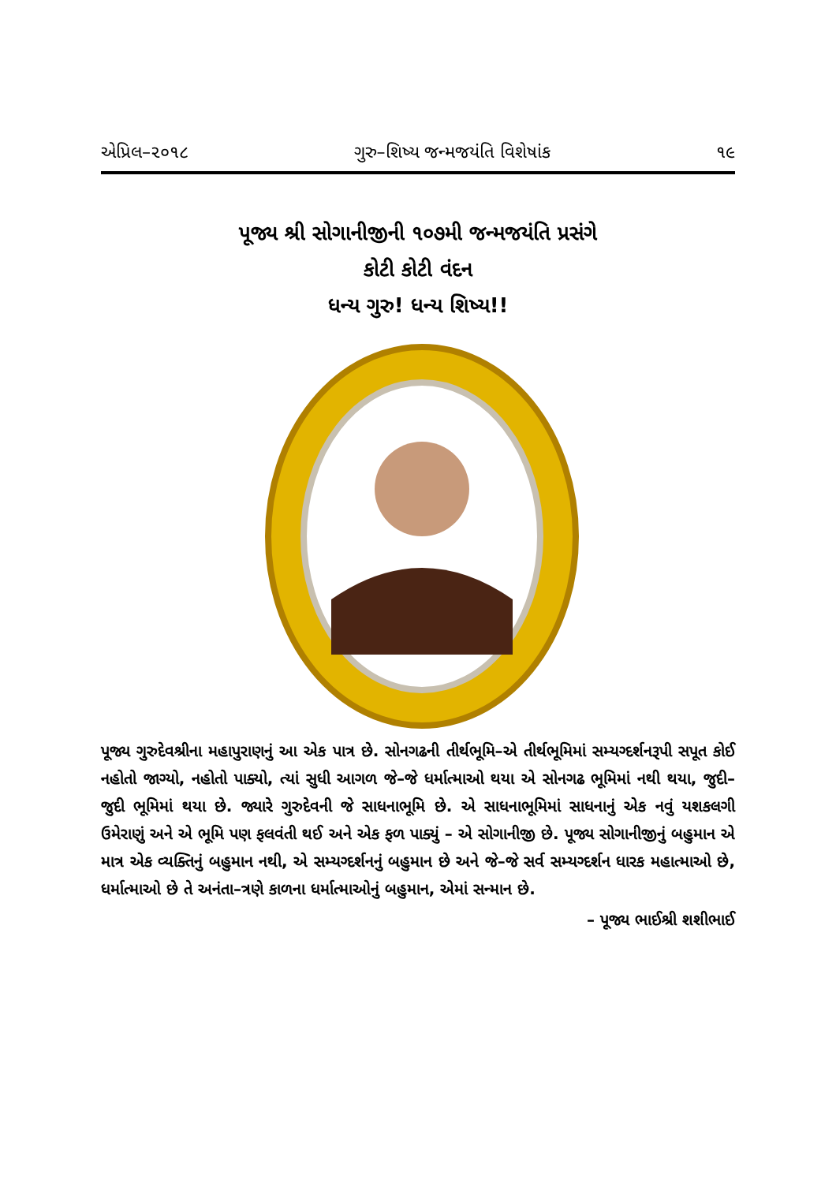એપ્રિલ–૨૦૧૮ ગુરુ–શિષ્ય જન્મજયંતિ વિશેષાંક ૧૯
પૂજ્ય શ્રી સોગાનીજીની ૧૦૭મી જન્મજયંતિ પ્રસંગે
કોટી કોટી વંદન
ધન્ય ગુરુ! ધન્ય શિષ્ય!!
પૂજ્ય ગુરુદેવશ્રીના મહાપુરાણનું આ એક પાત્ર છે. સોનગઢની તીર્થભૂમિ–એ તીર્થભૂમિમાં સમ્યગ્દર્શનરૂપી સપૂત કોઈ નહોતો જાગ્યો, નહોતો પાક્યો, ત્યાં સુધી આગળ જે–જે ધર્માત્માઓ થયા એ સોનગઢ ભૂમિમાં નથી થયા, જુદી–જુદી ભૂમિમાં થયા છે. જ્યારે ગુરુદેવની જે સાધનાભૂમિ છે. એ સાધનાભૂમિમાં સાધનાનું એક નવું યશકલગી ઉમેરાણું અને એ ભૂમિ પણ ફલવંતી થઈ અને એક ફળ પાક્યું – એ સોગાનીજી છે. પૂજ્ય સોગાનીજીનું બહુમાન એ માત્ર એક વ્યક્તિનું બહુમાન નથી, એ સમ્યગ્દર્શનનું બહુમાન છે અને જે–જે સર્વ સમ્યગ્દર્શન ધારક મહાત્માઓ છે, ધર્માત્માઓ છે તે અનંતા–ત્રણે કાળના ધર્માત્માઓનું બહુમાન, એમાં સન્માન છે.
– પૂજ્ય ભાઈશ્રી શશીભાઈ